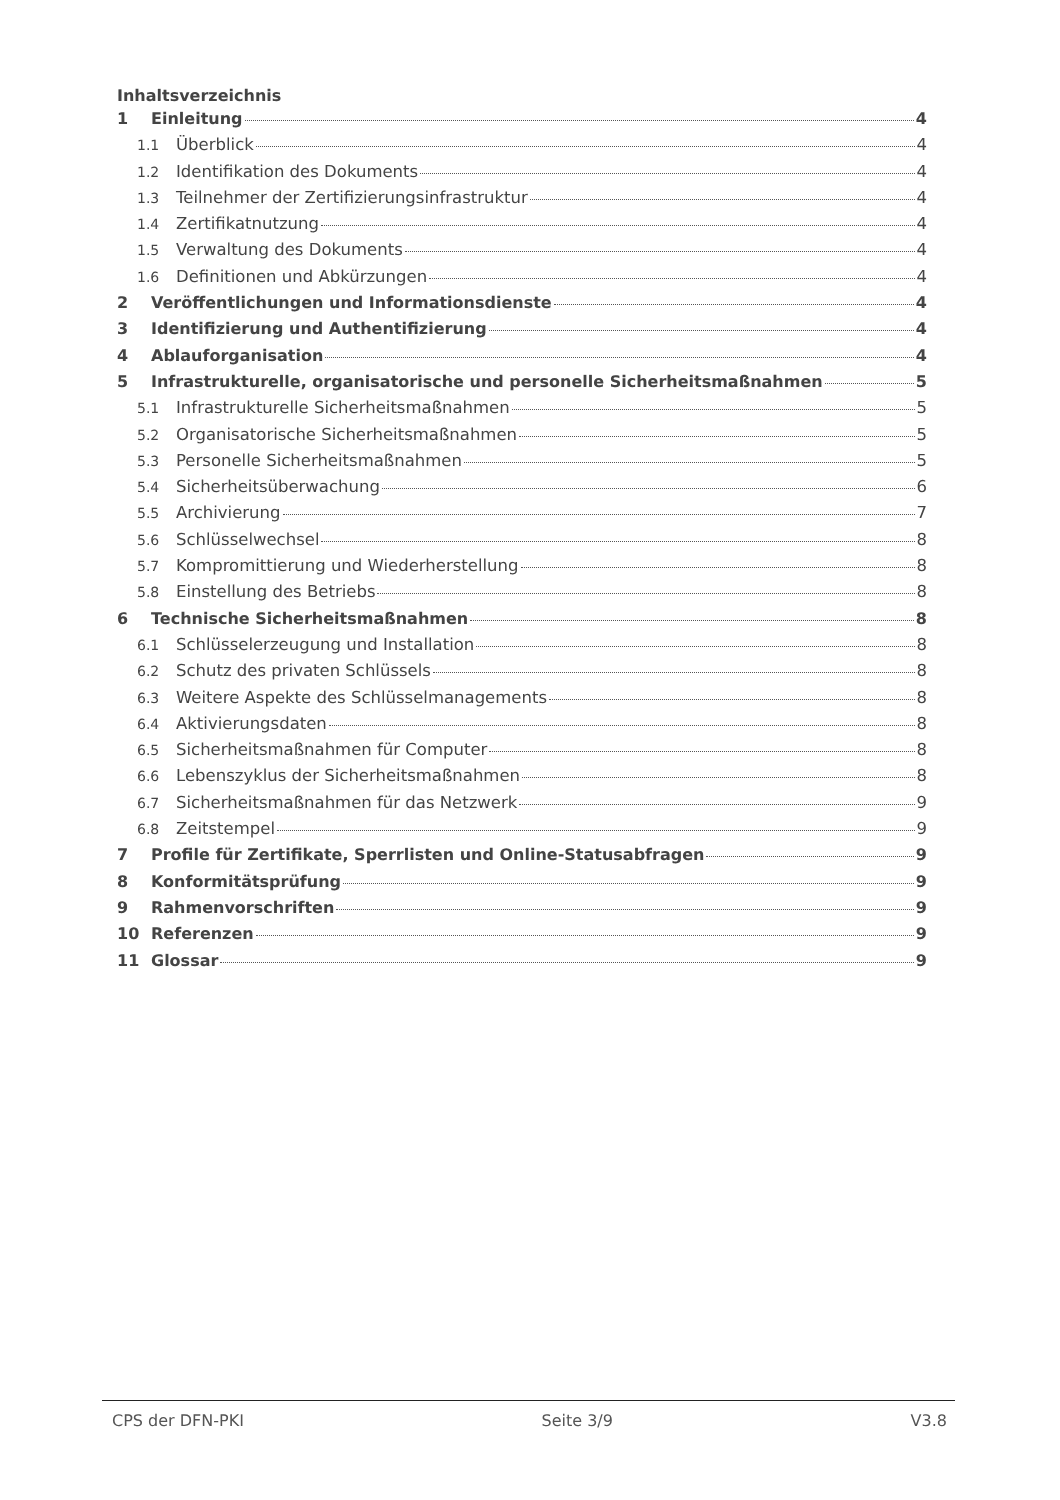Inhaltsverzeichnis
1 Einleitung 4
1.1 Überblick 4
1.2 Identifikation des Dokuments 4
1.3 Teilnehmer der Zertifizierungsinfrastruktur 4
1.4 Zertifikatnutzung 4
1.5 Verwaltung des Dokuments 4
1.6 Definitionen und Abkürzungen 4
2 Veröffentlichungen und Informationsdienste 4
3 Identifizierung und Authentifizierung 4
4 Ablauforganisation 4
5 Infrastrukturelle, organisatorische und personelle Sicherheitsmaßnahmen 5
5.1 Infrastrukturelle Sicherheitsmaßnahmen 5
5.2 Organisatorische Sicherheitsmaßnahmen 5
5.3 Personelle Sicherheitsmaßnahmen 5
5.4 Sicherheitsüberwachung 6
5.5 Archivierung 7
5.6 Schlüsselwechsel 8
5.7 Kompromittierung und Wiederherstellung 8
5.8 Einstellung des Betriebs 8
6 Technische Sicherheitsmaßnahmen 8
6.1 Schlüsselerzeugung und Installation 8
6.2 Schutz des privaten Schlüssels 8
6.3 Weitere Aspekte des Schlüsselmanagements 8
6.4 Aktivierungsdaten 8
6.5 Sicherheitsmaßnahmen für Computer 8
6.6 Lebenszyklus der Sicherheitsmaßnahmen 8
6.7 Sicherheitsmaßnahmen für das Netzwerk 9
6.8 Zeitstempel 9
7 Profile für Zertifikate, Sperrlisten und Online-Statusabfragen 9
8 Konformitätsprüfung 9
9 Rahmenvorschriften 9
10 Referenzen 9
11 Glossar 9
CPS der DFN-PKI Seite 3/9 V3.8